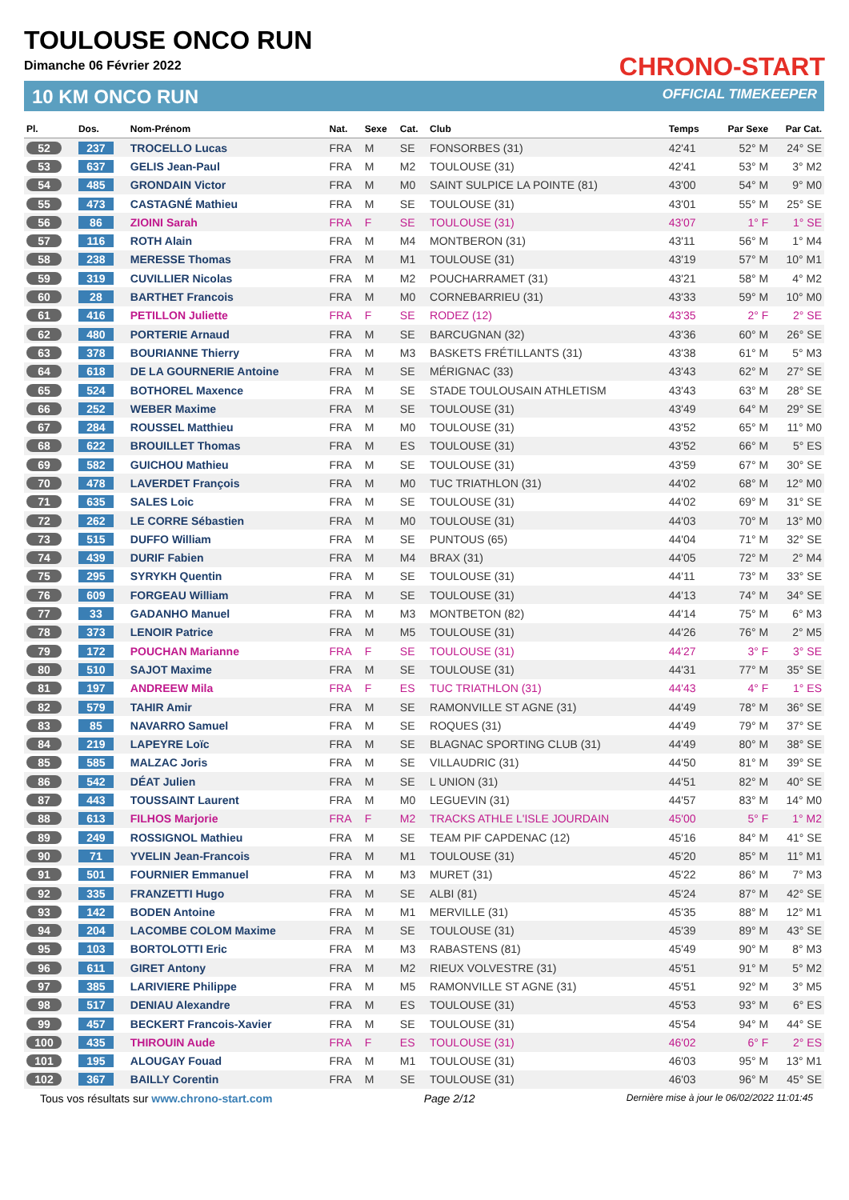TOULOUSE ONCO RUN
Dimanche 06 Février 2022
10 KM ONCO RUN
CHRONO-START
OFFICIAL TIMEKEEPER
| Pl. | Dos. | Nom-Prénom | Nat. | Sexe | Cat. | Club | Temps | Par Sexe | Par Cat. |
| --- | --- | --- | --- | --- | --- | --- | --- | --- | --- |
| 52 | 237 | TROCELLO Lucas | FRA | M | SE | FONSORBES (31) | 42'41 | 52° M | 24° SE |
| 53 | 637 | GELIS Jean-Paul | FRA | M | M2 | TOULOUSE (31) | 42'41 | 53° M | 3° M2 |
| 54 | 485 | GRONDAIN Victor | FRA | M | M0 | SAINT SULPICE LA POINTE (81) | 43'00 | 54° M | 9° M0 |
| 55 | 473 | CASTAGNÉ Mathieu | FRA | M | SE | TOULOUSE (31) | 43'01 | 55° M | 25° SE |
| 56 | 86 | ZIOINI Sarah | FRA | F | SE | TOULOUSE (31) | 43'07 | 1° F | 1° SE |
| 57 | 116 | ROTH Alain | FRA | M | M4 | MONTBERON (31) | 43'11 | 56° M | 1° M4 |
| 58 | 238 | MERESSE Thomas | FRA | M | M1 | TOULOUSE (31) | 43'19 | 57° M | 10° M1 |
| 59 | 319 | CUVILLIER Nicolas | FRA | M | M2 | POUCHARRAMET (31) | 43'21 | 58° M | 4° M2 |
| 60 | 28 | BARTHET Francois | FRA | M | M0 | CORNEBARRIEU (31) | 43'33 | 59° M | 10° M0 |
| 61 | 416 | PETILLON Juliette | FRA | F | SE | RODEZ (12) | 43'35 | 2° F | 2° SE |
| 62 | 480 | PORTERIE Arnaud | FRA | M | SE | BARCUGNAN (32) | 43'36 | 60° M | 26° SE |
| 63 | 378 | BOURIANNE Thierry | FRA | M | M3 | BASKETS FRÉTILLANTS (31) | 43'38 | 61° M | 5° M3 |
| 64 | 618 | DE LA GOURNERIE Antoine | FRA | M | SE | MÉRIGNAC (33) | 43'43 | 62° M | 27° SE |
| 65 | 524 | BOTHOREL Maxence | FRA | M | SE | STADE TOULOUSAIN ATHLETISM | 43'43 | 63° M | 28° SE |
| 66 | 252 | WEBER Maxime | FRA | M | SE | TOULOUSE (31) | 43'49 | 64° M | 29° SE |
| 67 | 284 | ROUSSEL Matthieu | FRA | M | M0 | TOULOUSE (31) | 43'52 | 65° M | 11° M0 |
| 68 | 622 | BROUILLET Thomas | FRA | M | ES | TOULOUSE (31) | 43'52 | 66° M | 5° ES |
| 69 | 582 | GUICHOU Mathieu | FRA | M | SE | TOULOUSE (31) | 43'59 | 67° M | 30° SE |
| 70 | 478 | LAVERDET François | FRA | M | M0 | TUC TRIATHLON (31) | 44'02 | 68° M | 12° M0 |
| 71 | 635 | SALES Loic | FRA | M | SE | TOULOUSE (31) | 44'02 | 69° M | 31° SE |
| 72 | 262 | LE CORRE Sébastien | FRA | M | M0 | TOULOUSE (31) | 44'03 | 70° M | 13° M0 |
| 73 | 515 | DUFFO William | FRA | M | SE | PUNTOUS (65) | 44'04 | 71° M | 32° SE |
| 74 | 439 | DURIF Fabien | FRA | M | M4 | BRAX (31) | 44'05 | 72° M | 2° M4 |
| 75 | 295 | SYRYKH Quentin | FRA | M | SE | TOULOUSE (31) | 44'11 | 73° M | 33° SE |
| 76 | 609 | FORGEAU William | FRA | M | SE | TOULOUSE (31) | 44'13 | 74° M | 34° SE |
| 77 | 33 | GADANHO Manuel | FRA | M | M3 | MONTBETON (82) | 44'14 | 75° M | 6° M3 |
| 78 | 373 | LENOIR Patrice | FRA | M | M5 | TOULOUSE (31) | 44'26 | 76° M | 2° M5 |
| 79 | 172 | POUCHAN Marianne | FRA | F | SE | TOULOUSE (31) | 44'27 | 3° F | 3° SE |
| 80 | 510 | SAJOT Maxime | FRA | M | SE | TOULOUSE (31) | 44'31 | 77° M | 35° SE |
| 81 | 197 | ANDREEW Mila | FRA | F | ES | TUC TRIATHLON (31) | 44'43 | 4° F | 1° ES |
| 82 | 579 | TAHIR Amir | FRA | M | SE | RAMONVILLE ST AGNE (31) | 44'49 | 78° M | 36° SE |
| 83 | 85 | NAVARRO Samuel | FRA | M | SE | ROQUES (31) | 44'49 | 79° M | 37° SE |
| 84 | 219 | LAPEYRE Loïc | FRA | M | SE | BLAGNAC SPORTING CLUB (31) | 44'49 | 80° M | 38° SE |
| 85 | 585 | MALZAC Joris | FRA | M | SE | VILLAUDRIC (31) | 44'50 | 81° M | 39° SE |
| 86 | 542 | DÉAT Julien | FRA | M | SE | L UNION (31) | 44'51 | 82° M | 40° SE |
| 87 | 443 | TOUSSAINT Laurent | FRA | M | M0 | LEGUEVIN (31) | 44'57 | 83° M | 14° M0 |
| 88 | 613 | FILHOS Marjorie | FRA | F | M2 | TRACKS ATHLE L'ISLE JOURDAIN | 45'00 | 5° F | 1° M2 |
| 89 | 249 | ROSSIGNOL Mathieu | FRA | M | SE | TEAM PIF CAPDENAC (12) | 45'16 | 84° M | 41° SE |
| 90 | 71 | YVELIN Jean-Francois | FRA | M | M1 | TOULOUSE (31) | 45'20 | 85° M | 11° M1 |
| 91 | 501 | FOURNIER Emmanuel | FRA | M | M3 | MURET (31) | 45'22 | 86° M | 7° M3 |
| 92 | 335 | FRANZETTI Hugo | FRA | M | SE | ALBI (81) | 45'24 | 87° M | 42° SE |
| 93 | 142 | BODEN Antoine | FRA | M | M1 | MERVILLE (31) | 45'35 | 88° M | 12° M1 |
| 94 | 204 | LACOMBE COLOM Maxime | FRA | M | SE | TOULOUSE (31) | 45'39 | 89° M | 43° SE |
| 95 | 103 | BORTOLOTTI Eric | FRA | M | M3 | RABASTENS (81) | 45'49 | 90° M | 8° M3 |
| 96 | 611 | GIRET Antony | FRA | M | M2 | RIEUX VOLVESTRE (31) | 45'51 | 91° M | 5° M2 |
| 97 | 385 | LARIVIERE Philippe | FRA | M | M5 | RAMONVILLE ST AGNE (31) | 45'51 | 92° M | 3° M5 |
| 98 | 517 | DENIAU Alexandre | FRA | M | ES | TOULOUSE (31) | 45'53 | 93° M | 6° ES |
| 99 | 457 | BECKERT Francois-Xavier | FRA | M | SE | TOULOUSE (31) | 45'54 | 94° M | 44° SE |
| 100 | 435 | THIROUIN Aude | FRA | F | ES | TOULOUSE (31) | 46'02 | 6° F | 2° ES |
| 101 | 195 | ALOUGAY Fouad | FRA | M | M1 | TOULOUSE (31) | 46'03 | 95° M | 13° M1 |
| 102 | 367 | BAILLY Corentin | FRA | M | SE | TOULOUSE (31) | 46'03 | 96° M | 45° SE |
Tous vos résultats sur www.chrono-start.com Page 2/12 Dernière mise à jour le 06/02/2022 11:01:45